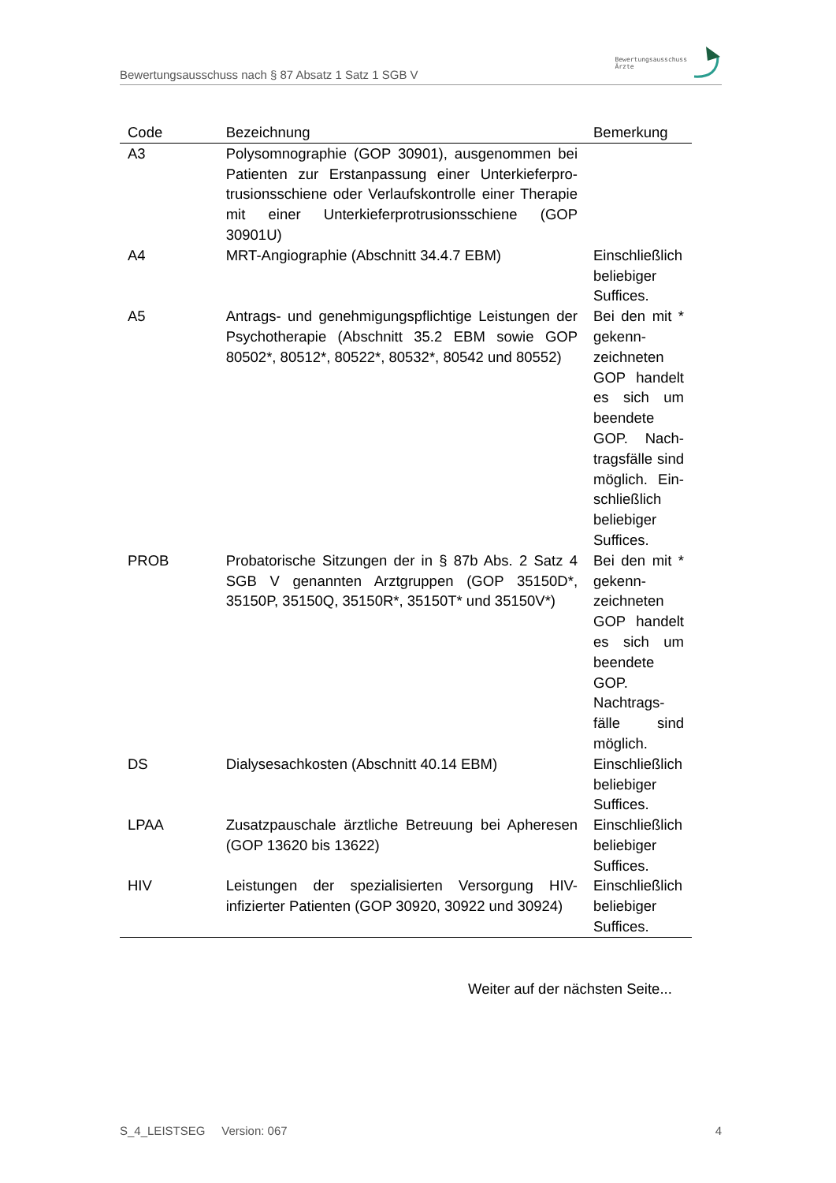Bewertungsausschuss nach § 87 Absatz 1 Satz 1 SGB V
Bewertungsausschuss
Ärzte
| Code | Bezeichnung | Bemerkung |
| --- | --- | --- |
| A3 | Polysomnographie (GOP 30901), ausgenommen bei Patienten zur Erstanpassung einer Unterkieferpro­trusionsschiene oder Verlaufskontrolle einer Thera­pie mit einer Unterkieferprotrusionsschiene (GOP 30901U) | |
| A4 | MRT-Angiographie (Abschnitt 34.4.7 EBM) | Einschließlich beliebiger Suffices. |
| A5 | Antrags- und genehmigungspflichtige Leistungen der Psychotherapie (Abschnitt 35.2 EBM sowie GOP 80502*, 80512*, 80522*, 80532*, 80542 und 80552) | Bei den mit * gekenn­zeichneten GOP han­delt es sich um beendete GOP. Nach­tragsfälle sind mög­lich. Ein­schließlich beliebiger Suffices. |
| PROB | Probatorische Sitzungen der in § 87b Abs. 2 Satz 4 SGB V genannten Arztgruppen (GOP 35150D*, 35150P, 35150Q, 35150R*, 35150T* und 35150V*) | Bei den mit * gekenn­zeichneten GOP han­delt es sich um been­dete GOP. Nachtrags­fälle sind möglich. |
| DS | Dialysesachkosten (Abschnitt 40.14 EBM) | Einschließlich beliebiger Suffices. |
| LPAA | Zusatzpauschale ärztliche Betreuung bei Apheresen (GOP 13620 bis 13622) | Einschließlich beliebiger Suffices. |
| HIV | Leistungen der spezialisierten Versorgung HIV-infizierter Patienten (GOP 30920, 30922 und 30924) | Einschließlich beliebiger Suffices. |
Weiter auf der nächsten Seite...
S_4_LEISTSEG Version: 067 4